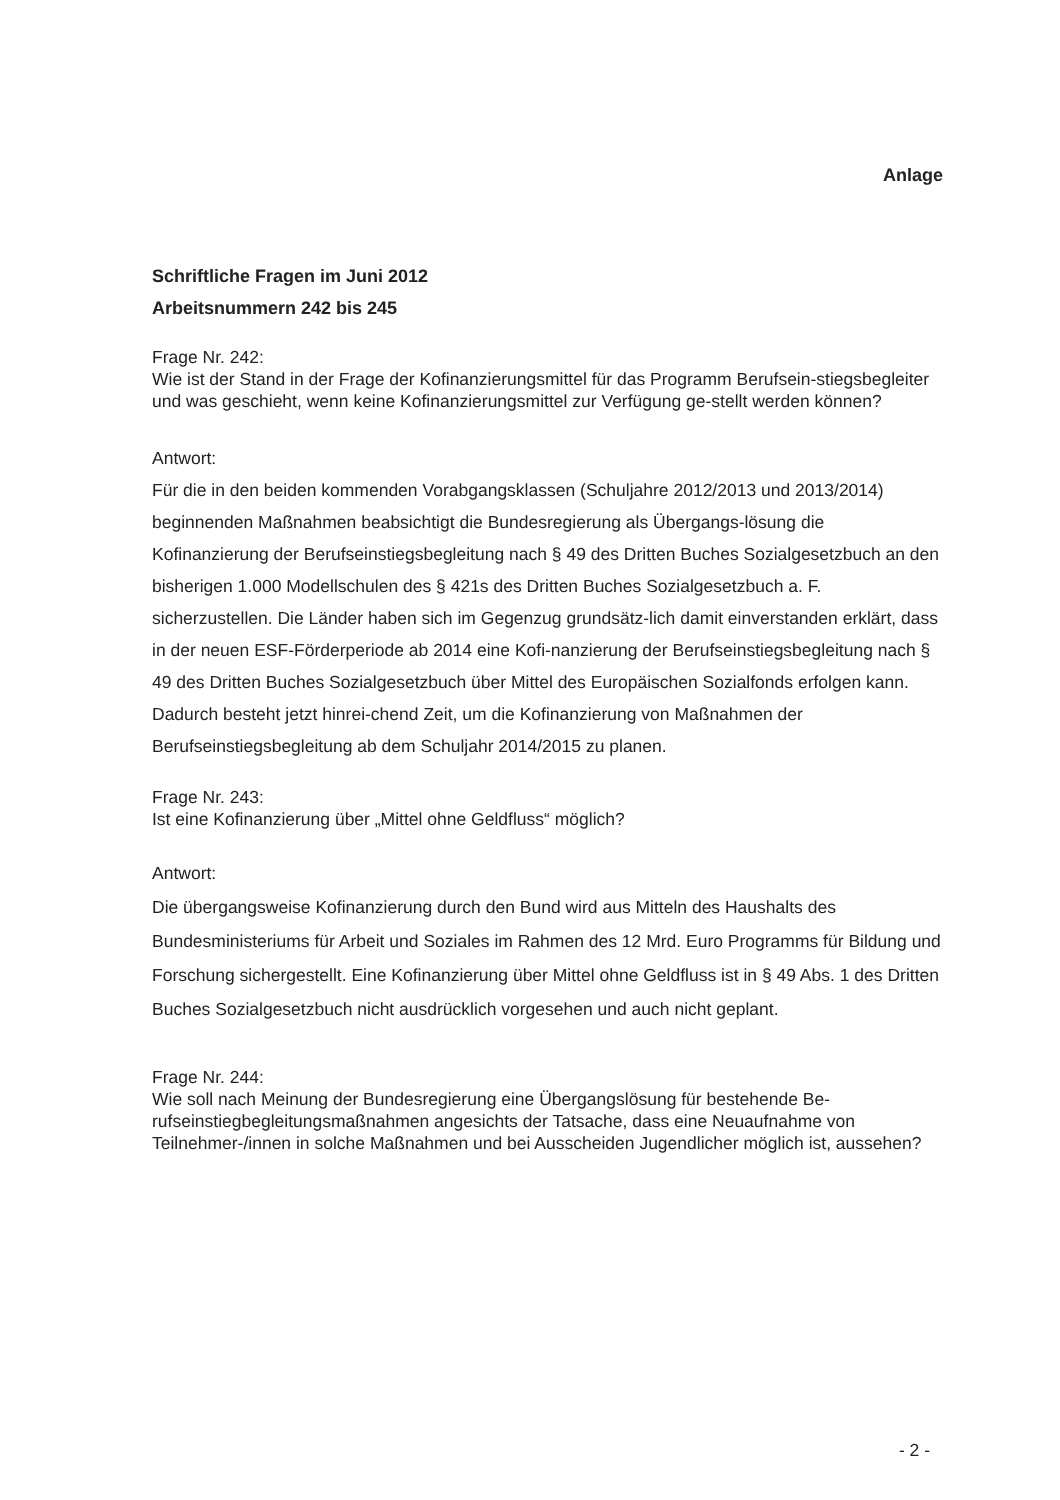Anlage
Schriftliche Fragen im Juni 2012
Arbeitsnummern 242 bis 245
Frage Nr. 242:
Wie ist der Stand in der Frage der Kofinanzierungsmittel für das Programm Berufsein-stiegsbegleiter und was geschieht, wenn keine Kofinanzierungsmittel zur Verfügung ge-stellt werden können?
Antwort:
Für die in den beiden kommenden Vorabgangsklassen (Schuljahre 2012/2013 und 2013/2014) beginnenden Maßnahmen beabsichtigt die Bundesregierung als Übergangs-lösung die Kofinanzierung der Berufseinstiegsbegleitung nach § 49 des Dritten Buches Sozialgesetzbuch an den bisherigen 1.000 Modellschulen des § 421s des Dritten Buches Sozialgesetzbuch a. F. sicherzustellen. Die Länder haben sich im Gegenzug grundsätz-lich damit einverstanden erklärt, dass in der neuen ESF-Förderperiode ab 2014 eine Kofi-nanzierung der Berufseinstiegsbegleitung nach § 49 des Dritten Buches Sozialgesetzbuch über Mittel des Europäischen Sozialfonds erfolgen kann. Dadurch besteht jetzt hinrei-chend Zeit, um die Kofinanzierung von Maßnahmen der Berufseinstiegsbegleitung ab dem Schuljahr 2014/2015 zu planen.
Frage Nr. 243:
Ist eine Kofinanzierung über „Mittel ohne Geldfluss“ möglich?
Antwort:
Die übergangsweise Kofinanzierung durch den Bund wird aus Mitteln des Haushalts des Bundesministeriums für Arbeit und Soziales im Rahmen des 12 Mrd. Euro Programms für Bildung und Forschung sichergestellt. Eine Kofinanzierung über Mittel ohne Geldfluss ist in § 49 Abs. 1 des Dritten Buches Sozialgesetzbuch nicht ausdrücklich vorgesehen und auch nicht geplant.
Frage Nr. 244:
Wie soll nach Meinung der Bundesregierung eine Übergangslösung für bestehende Be-rufseinstiegbegleitungsmaßnahmen angesichts der Tatsache, dass eine Neuaufnahme von Teilnehmer-/innen in solche Maßnahmen und bei Ausscheiden Jugendlicher möglich ist, aussehen?
- 2 -